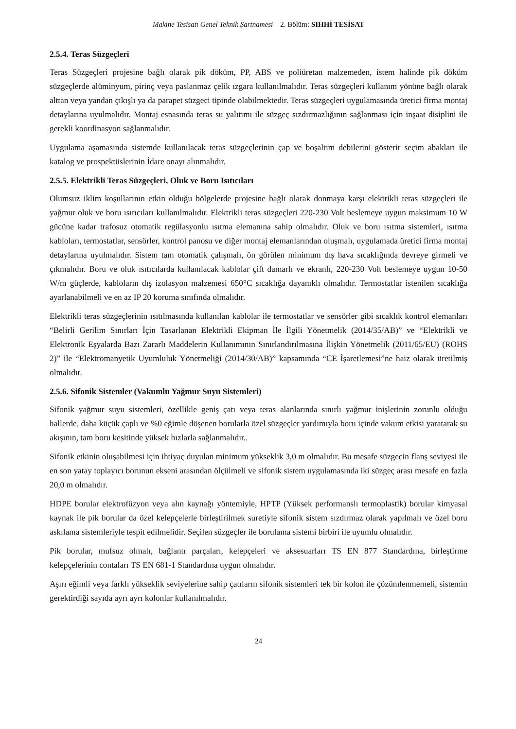Makine Tesisatı Genel Teknik Şartnamesi – 2. Bölüm: SIHHİ TESİSAT
2.5.4. Teras Süzgeçleri
Teras Süzgeçleri projesine bağlı olarak pik döküm, PP, ABS ve poliüretan malzemeden, istem halinde pik döküm süzgeçlerde alüminyum, pirinç veya paslanmaz çelik ızgara kullanılmalıdır. Teras süzgeçleri kullanım yönüne bağlı olarak alttan veya yandan çıkışlı ya da parapet süzgeci tipinde olabilmektedir. Teras süzgeçleri uygulamasında üretici firma montaj detaylarına uyulmalıdır. Montaj esnasında teras su yalıtımı ile süzgeç sızdırmazlığının sağlanması için inşaat disiplini ile gerekli koordinasyon sağlanmalıdır.
Uygulama aşamasında sistemde kullanılacak teras süzgeçlerinin çap ve boşaltım debilerini gösterir seçim abakları ile katalog ve prospektüslerinin İdare onayı alınmalıdır.
2.5.5. Elektrikli Teras Süzgeçleri, Oluk ve Boru Isıtıcıları
Olumsuz iklim koşullarının etkin olduğu bölgelerde projesine bağlı olarak donmaya karşı elektrikli teras süzgeçleri ile yağmur oluk ve boru ısıtıcıları kullanılmalıdır. Elektrikli teras süzgeçleri 220-230 Volt beslemeye uygun maksimum 10 W gücüne kadar trafosuz otomatik regülasyonlu ısıtma elemanına sahip olmalıdır. Oluk ve boru ısıtma sistemleri, ısıtma kabloları, termostatlar, sensörler, kontrol panosu ve diğer montaj elemanlarından oluşmalı, uygulamada üretici firma montaj detaylarına uyulmalıdır. Sistem tam otomatik çalışmalı, ön görülen minimum dış hava sıcaklığında devreye girmeli ve çıkmalıdır. Boru ve oluk ısıtıcılarda kullanılacak kablolar çift damarlı ve ekranlı, 220-230 Volt beslemeye uygun 10-50 W/m güçlerde, kabloların dış izolasyon malzemesi 650°C sıcaklığa dayanıklı olmalıdır. Termostatlar istenilen sıcaklığa ayarlanabilmeli ve en az IP 20 koruma sınıfında olmalıdır.
Elektrikli teras süzgeçlerinin ısıtılmasında kullanılan kablolar ile termostatlar ve sensörler gibi sıcaklık kontrol elemanları “Belirli Gerilim Sınırları İçin Tasarlanan Elektrikli Ekipman İle İlgili Yönetmelik (2014/35/AB)” ve “Elektrikli ve Elektronik Eşyalarda Bazı Zararlı Maddelerin Kullanımının Sınırlandırılmasına İlişkin Yönetmelik (2011/65/EU) (ROHS 2)” ile “Elektromanyetik Uyumluluk Yönetmeliği (2014/30/AB)” kapsamında “CE İşaretlemesi”ne haiz olarak üretilmiş olmalıdır.
2.5.6. Sifonik Sistemler (Vakumlu Yağmur Suyu Sistemleri)
Sifonik yağmur suyu sistemleri, özellikle geniş çatı veya teras alanlarında sınırlı yağmur inişlerinin zorunlu olduğu hallerde, daha küçük çaplı ve %0 eğimle döşenen borularla özel süzgeçler yardımıyla boru içinde vakum etkisi yaratarak su akışının, tam boru kesitinde yüksek hızlarla sağlanmalıdır..
Sifonik etkinin oluşabilmesi için ihtiyaç duyulan minimum yükseklik 3,0 m olmalıdır. Bu mesafe süzgecin flanş seviyesi ile en son yatay toplayıcı borunun ekseni arasından ölçülmeli ve sifonik sistem uygulamasında iki süzgeç arası mesafe en fazla 20,0 m olmalıdır.
HDPE borular elektrofüzyon veya alın kaynağı yöntemiyle, HPTP (Yüksek performanslı termoplastik) borular kimyasal kaynak ile pik borular da özel kelepçelerle birleştirilmek suretiyle sifonik sistem sızdırmaz olarak yapılmalı ve özel boru askılama sistemleriyle tespit edilmelidir. Seçilen süzgeçler ile borulama sistemi birbiri ile uyumlu olmalıdır.
Pik borular, mufsuz olmalı, bağlantı parçaları, kelepçeleri ve aksesuarları TS EN 877 Standardına, birleştirme kelepçelerinin contaları TS EN 681-1 Standardına uygun olmalıdır.
Aşırı eğimli veya farklı yükseklik seviyelerine sahip çatıların sifonik sistemleri tek bir kolon ile çözümlenmemeli, sistemin gerektirdiği sayıda ayrı ayrı kolonlar kullanılmalıdır.
24